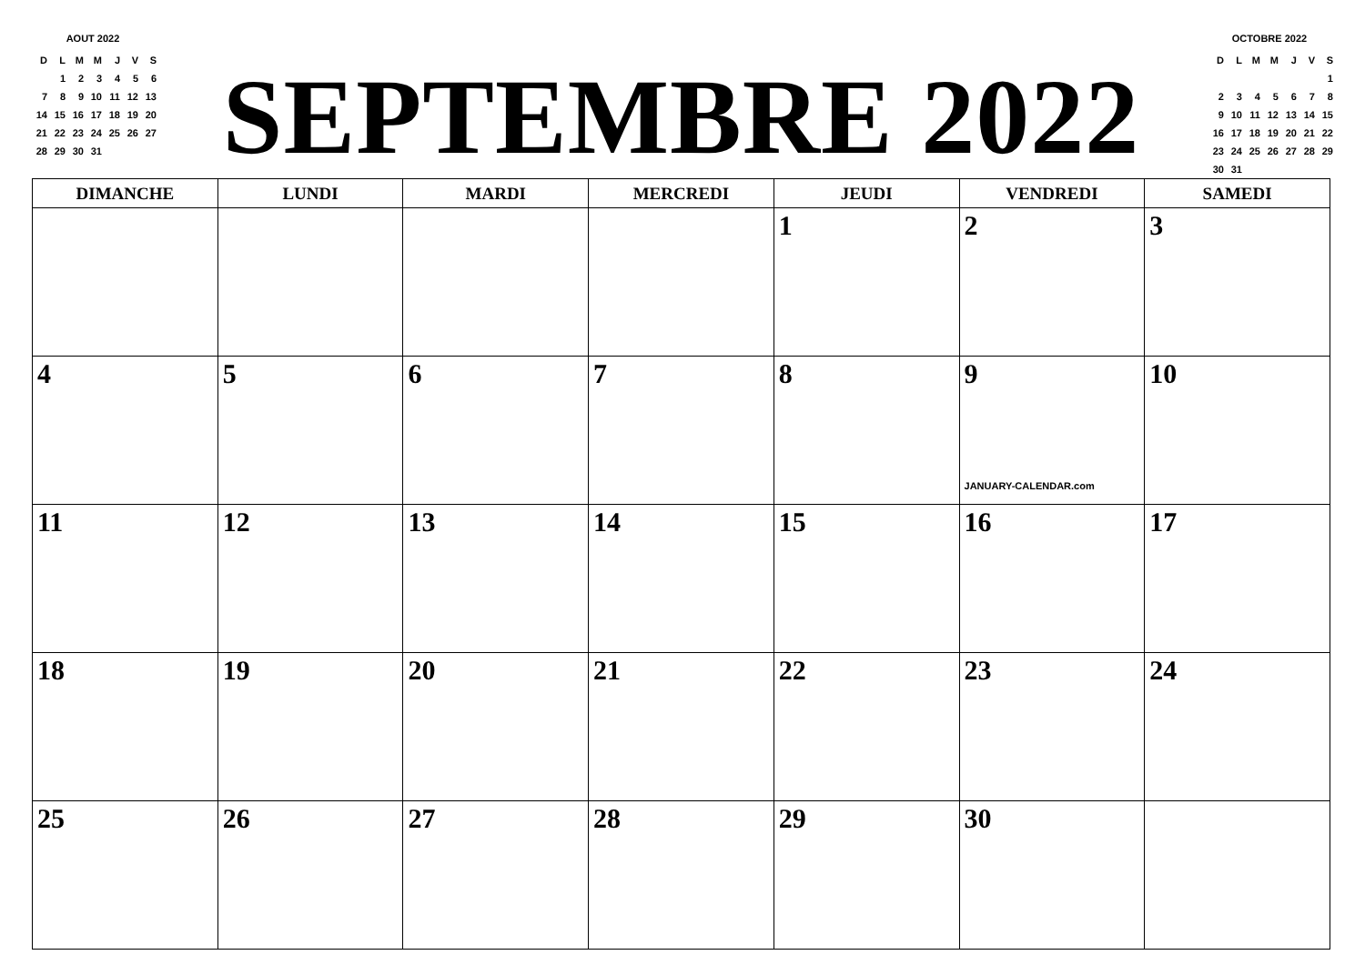AOUT 2022
| D | L | M | M | J | V | S |
| --- | --- | --- | --- | --- | --- | --- |
| | 1 | 2 | 3 | 4 | 5 | 6 |
| 7 | 8 | 9 | 10 | 11 | 12 | 13 |
| 14 | 15 | 16 | 17 | 18 | 19 | 20 |
| 21 | 22 | 23 | 24 | 25 | 26 | 27 |
| 28 | 29 | 30 | 31 | | | |
SEPTEMBRE 2022
OCTOBRE 2022
| D | L | M | M | J | V | S |
| --- | --- | --- | --- | --- | --- | --- |
| | | | | | | 1 |
| 2 | 3 | 4 | 5 | 6 | 7 | 8 |
| 9 | 10 | 11 | 12 | 13 | 14 | 15 |
| 16 | 17 | 18 | 19 | 20 | 21 | 22 |
| 23 | 24 | 25 | 26 | 27 | 28 | 29 |
| 30 | 31 | | | | | |
| DIMANCHE | LUNDI | MARDI | MERCREDI | JEUDI | VENDREDI | SAMEDI |
| --- | --- | --- | --- | --- | --- | --- |
| | | | | 1 | 2 | 3 |
| 4 | 5 | 6 | 7 | 8 | 9 JANUARY-CALENDAR.com | 10 |
| 11 | 12 | 13 | 14 | 15 | 16 | 17 |
| 18 | 19 | 20 | 21 | 22 | 23 | 24 |
| 25 | 26 | 27 | 28 | 29 | 30 | |